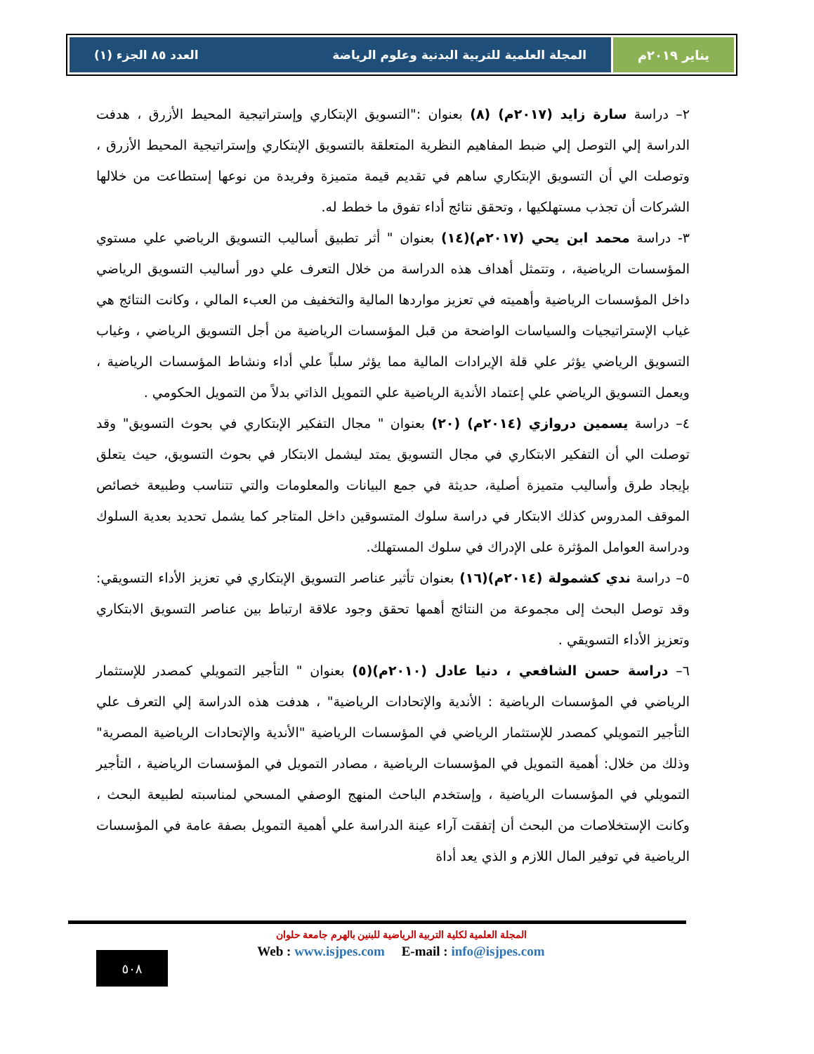يناير ٢٠١٩م المجلة العلمية للتربية البدنية وعلوم الرياضة العدد ٨٥ الجزء (١)
٢– دراسة سارة زايد (٢٠١٧م) (٨) بعنوان :"التسويق الإبتكاري وإستراتيجية المحيط الأزرق ، هدفت الدراسة إلي التوصل إلي ضبط المفاهيم النظرية المتعلقة بالتسويق الإبتكاري وإستراتيجية المحيط الأزرق ، وتوصلت الي أن التسويق الإبتكاري ساهم في تقديم قيمة متميزة وفريدة من نوعها إستطاعت من خلالها الشركات أن تجذب مستهلكيها ، وتحقق نتائج أداء تفوق ما خطط له.
٣- دراسة محمد ابن يحي (٢٠١٧م)(١٤) بعنوان " أثر تطبيق أساليب التسويق الرياضي علي مستوي المؤسسات الرياضية، ، وتتمثل أهداف هذه الدراسة من خلال التعرف علي دور أساليب التسويق الرياضي داخل المؤسسات الرياضية وأهميته في تعزيز مواردها المالية والتخفيف من العبء المالي ، وكانت النتائج هي غياب الإستراتيجيات والسياسات الواضحة من قبل المؤسسات الرياضية من أجل التسويق الرياضي ، وغياب التسويق الرياضي يؤثر علي قلة الإيرادات المالية مما يؤثر سلباً علي أداء ونشاط المؤسسات الرياضية ، ويعمل التسويق الرياضي علي إعتماد الأندية الرياضية علي التمويل الذاتي بدلاً من التمويل الحكومي .
٤– دراسة يسمين دروازي (٢٠١٤م) (٢٠) بعنوان " مجال التفكير الإبتكاري في بحوث التسويق" وقد توصلت الي أن التفكير الابتكاري في مجال التسويق يمتد ليشمل الابتكار في بحوث التسويق، حيث يتعلق بإيجاد طرق وأساليب متميزة أصلية، حديثة في جمع البيانات والمعلومات والتي تتناسب وطبيعة خصائص الموقف المدروس كذلك الابتكار في دراسة سلوك المتسوقين داخل المتاجر كما يشمل تحديد بعدية السلوك ودراسة العوامل المؤثرة على الإدراك في سلوك المستهلك.
٥– دراسة ندي كشمولة (٢٠١٤م)(١٦) بعنوان تأثير عناصر التسويق الإبتكاري في تعزيز الأداء التسويقي: وقد توصل البحث إلى مجموعة من النتائج أهمها تحقق وجود علاقة ارتباط بين عناصر التسويق الابتكاري وتعزيز الأداء التسويقي .
٦– دراسة حسن الشافعي ، دنيا عادل (٢٠١٠م)(٥) بعنوان " التأجير التمويلي كمصدر للإستثمار الرياضي في المؤسسات الرياضية : الأندية والإتحادات الرياضية" ، هدفت هذه الدراسة إلي التعرف علي التأجير التمويلي كمصدر للإستثمار الرياضي في المؤسسات الرياضية "الأندية والإتحادات الرياضية المصرية" وذلك من خلال: أهمية التمويل في المؤسسات الرياضية ، مصادر التمويل في المؤسسات الرياضية ، التأجير التمويلي في المؤسسات الرياضية ، وإستخدم الباحث المنهج الوصفي المسحي لمناسبته لطبيعة البحث ، وكانت الإستخلاصات من البحث أن إتفقت آراء عينة الدراسة علي أهمية التمويل بصفة عامة في المؤسسات الرياضية في توفير المال اللازم و الذي يعد أداة
المجلة العلمية لكلية التربية الرياضية للبنين بالهرم جامعة حلوان
Web : www.isjpes.com E-mail : info@isjpes.com
٥٠٨